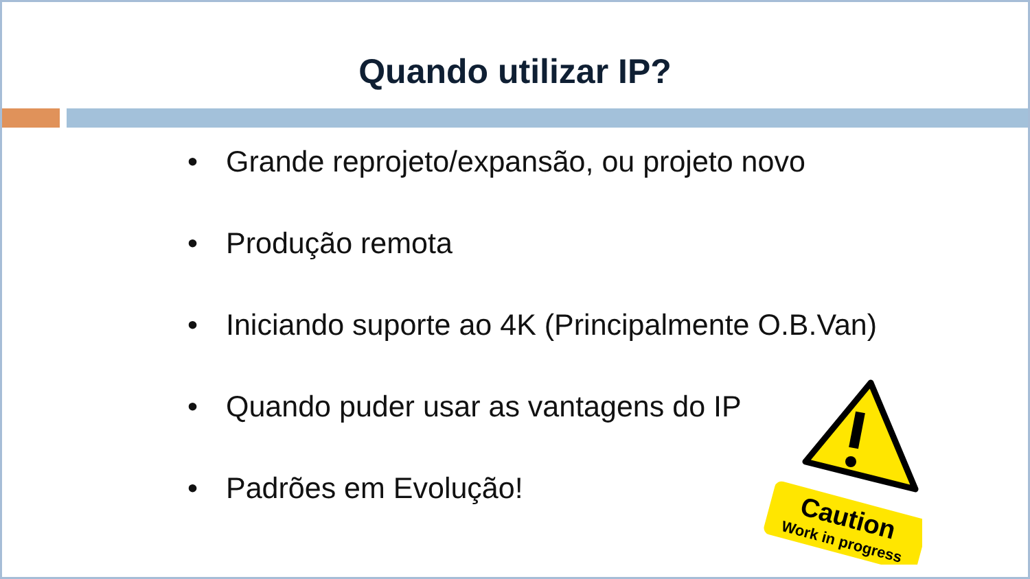Quando utilizar IP?
• Grande reprojeto/expansão, ou projeto novo
• Produção remota
• Iniciando suporte ao 4K (Principalmente O.B.Van)
• Quando puder usar as vantagens do IP
• Padrões em Evolução!
Caution
Work in progress